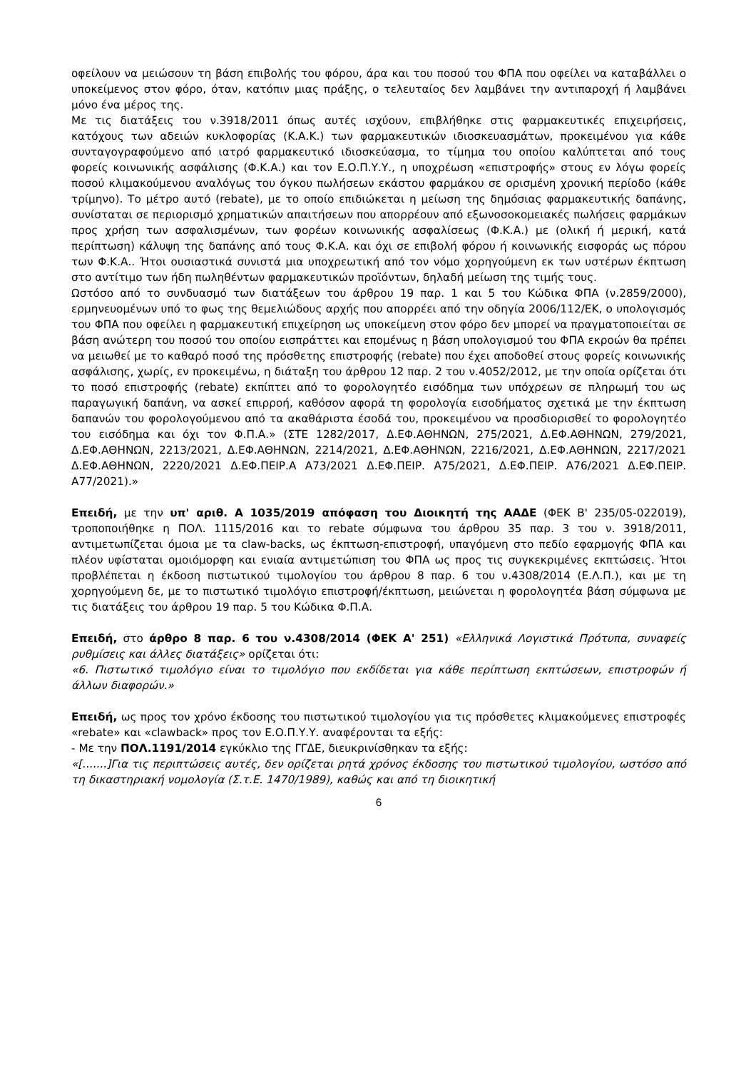οφείλουν να μειώσουν τη βάση επιβολής του φόρου, άρα και του ποσού του ΦΠΑ που οφείλει να καταβάλλει ο υποκείμενος στον φόρο, όταν, κατόπιν μιας πράξης, ο τελευταίος δεν λαμβάνει την αντιπαροχή ή λαμβάνει μόνο ένα μέρος της.
Με τις διατάξεις του ν.3918/2011 όπως αυτές ισχύουν, επιβλήθηκε στις φαρμακευτικές επιχειρήσεις, κατόχους των αδειών κυκλοφορίας (Κ.Α.Κ.) των φαρμακευτικών ιδιοσκευασμάτων, προκειμένου για κάθε συνταγογραφούμενο από ιατρό φαρμακευτικό ιδιοσκεύασμα, το τίμημα του οποίου καλύπτεται από τους φορείς κοινωνικής ασφάλισης (Φ.Κ.Α.) και τον Ε.Ο.Π.Υ.Υ., η υποχρέωση «επιστροφής» στους εν λόγω φορείς ποσού κλιμακούμενου αναλόγως του όγκου πωλήσεων εκάστου φαρμάκου σε ορισμένη χρονική περίοδο (κάθε τρίμηνο). Το μέτρο αυτό (rebate), με το οποίο επιδιώκεται η μείωση της δημόσιας φαρμακευτικής δαπάνης, συνίσταται σε περιορισμό χρηματικών απαιτήσεων που απορρέουν από εξωνοσοκομειακές πωλήσεις φαρμάκων προς χρήση των ασφαλισμένων, των φορέων κοινωνικής ασφαλίσεως (Φ.Κ.Α.) με (ολική ή μερική, κατά περίπτωση) κάλυψη της δαπάνης από τους Φ.Κ.Α. και όχι σε επιβολή φόρου ή κοινωνικής εισφοράς ως πόρου των Φ.Κ.Α.. Ήτοι ουσιαστικά συνιστά μια υποχρεωτική από τον νόμο χορηγούμενη εκ των υστέρων έκπτωση στο αντίτιμο των ήδη πωληθέντων φαρμακευτικών προϊόντων, δηλαδή μείωση της τιμής τους.
Ωστόσο από το συνδυασμό των διατάξεων του άρθρου 19 παρ. 1 και 5 του Κώδικα ΦΠΑ (ν.2859/2000), ερμηνευομένων υπό το φως της θεμελιώδους αρχής που απορρέει από την οδηγία 2006/112/ΕΚ, ο υπολογισμός του ΦΠΑ που οφείλει η φαρμακευτική επιχείρηση ως υποκείμενη στον φόρο δεν μπορεί να πραγματοποιείται σε βάση ανώτερη του ποσού του οποίου εισπράττει και επομένως η βάση υπολογισμού του ΦΠΑ εκροών θα πρέπει να μειωθεί με το καθαρό ποσό της πρόσθετης επιστροφής (rebate) που έχει αποδοθεί στους φορείς κοινωνικής ασφάλισης, χωρίς, εν προκειμένω, η διάταξη του άρθρου 12 παρ. 2 του ν.4052/2012, με την οποία ορίζεται ότι το ποσό επιστροφής (rebate) εκπίπτει από το φορολογητέο εισόδημα των υπόχρεων σε πληρωμή του ως παραγωγική δαπάνη, να ασκεί επιρροή, καθόσον αφορά τη φορολογία εισοδήματος σχετικά με την έκπτωση δαπανών του φορολογούμενου από τα ακαθάριστα έσοδά του, προκειμένου να προσδιορισθεί το φορολογητέο του εισόδημα και όχι τον Φ.Π.Α.» (ΣΤΕ 1282/2017, Δ.ΕΦ.ΑΘΗΝΩΝ, 275/2021, Δ.ΕΦ.ΑΘΗΝΩΝ, 279/2021, Δ.ΕΦ.ΑΘΗΝΩΝ, 2213/2021, Δ.ΕΦ.ΑΘΗΝΩΝ, 2214/2021, Δ.ΕΦ.ΑΘΗΝΩΝ, 2216/2021, Δ.ΕΦ.ΑΘΗΝΩΝ, 2217/2021 Δ.ΕΦ.ΑΘΗΝΩΝ, 2220/2021 Δ.ΕΦ.ΠΕΙΡ.Α Α73/2021 Δ.ΕΦ.ΠΕΙΡ. Α75/2021, Δ.ΕΦ.ΠΕΙΡ. Α76/2021 Δ.ΕΦ.ΠΕΙΡ. Α77/2021).»
Επειδή, με την υπ' αριθ. Α 1035/2019 απόφαση του Διοικητή της ΑΑΔΕ (ΦΕΚ Β' 235/05-022019), τροποποιήθηκε η ΠΟΛ. 1115/2016 και το rebate σύμφωνα του άρθρου 35 παρ. 3 του ν. 3918/2011, αντιμετωπίζεται όμοια με τα claw-backs, ως έκπτωση-επιστροφή, υπαγόμενη στο πεδίο εφαρμογής ΦΠΑ και πλέον υφίσταται ομοιόμορφη και ενιαία αντιμετώπιση του ΦΠΑ ως προς τις συγκεκριμένες εκπτώσεις. Ήτοι προβλέπεται η έκδοση πιστωτικού τιμολογίου του άρθρου 8 παρ. 6 του ν.4308/2014 (Ε.Λ.Π.), και με τη χορηγούμενη δε, με το πιστωτικό τιμολόγιο επιστροφή/έκπτωση, μειώνεται η φορολογητέα βάση σύμφωνα με τις διατάξεις του άρθρου 19 παρ. 5 του Κώδικα Φ.Π.Α.
Επειδή, στο άρθρο 8 παρ. 6 του ν.4308/2014 (ΦΕΚ Α' 251) «Ελληνικά Λογιστικά Πρότυπα, συναφείς ρυθμίσεις και άλλες διατάξεις» ορίζεται ότι:
«6. Πιστωτικό τιμολόγιο είναι το τιμολόγιο που εκδίδεται για κάθε περίπτωση εκπτώσεων, επιστροφών ή άλλων διαφορών.»
Επειδή, ως προς τον χρόνο έκδοσης του πιστωτικού τιμολογίου για τις πρόσθετες κλιμακούμενες επιστροφές «rebate» και «clawback» προς τον Ε.Ο.Π.Υ.Υ. αναφέρονται τα εξής:
- Με την ΠΟΛ.1191/2014 εγκύκλιο της ΓΓΔΕ, διευκρινίσθηκαν τα εξής:
«[.......]Για τις περιπτώσεις αυτές, δεν ορίζεται ρητά χρόνος έκδοσης του πιστωτικού τιμολογίου, ωστόσο από τη δικαστηριακή νομολογία (Σ.τ.Ε. 1470/1989), καθώς και από τη διοικητική
6